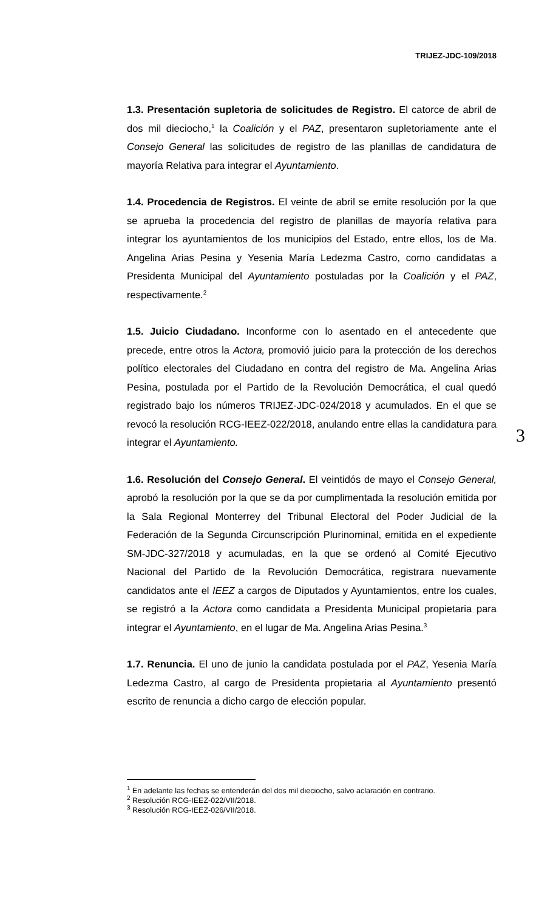TRIJEZ-JDC-109/2018
1.3. Presentación supletoria de solicitudes de Registro. El catorce de abril de dos mil dieciocho,<sup>1</sup> la Coalición y el PAZ, presentaron supletoriamente ante el Consejo General las solicitudes de registro de las planillas de candidatura de mayoría Relativa para integrar el Ayuntamiento.
1.4. Procedencia de Registros. El veinte de abril se emite resolución por la que se aprueba la procedencia del registro de planillas de mayoría relativa para integrar los ayuntamientos de los municipios del Estado, entre ellos, los de Ma. Angelina Arias Pesina y Yesenia María Ledezma Castro, como candidatas a Presidenta Municipal del Ayuntamiento postuladas por la Coalición y el PAZ, respectivamente.<sup>2</sup>
1.5. Juicio Ciudadano. Inconforme con lo asentado en el antecedente que precede, entre otros la Actora, promovió juicio para la protección de los derechos político electorales del Ciudadano en contra del registro de Ma. Angelina Arias Pesina, postulada por el Partido de la Revolución Democrática, el cual quedó registrado bajo los números TRIJEZ-JDC-024/2018 y acumulados. En el que se revocó la resolución RCG-IEEZ-022/2018, anulando entre ellas la candidatura para integrar el Ayuntamiento.
1.6. Resolución del Consejo General. El veintidós de mayo el Consejo General, aprobó la resolución por la que se da por cumplimentada la resolución emitida por la Sala Regional Monterrey del Tribunal Electoral del Poder Judicial de la Federación de la Segunda Circunscripción Plurinominal, emitida en el expediente SM-JDC-327/2018 y acumuladas, en la que se ordenó al Comité Ejecutivo Nacional del Partido de la Revolución Democrática, registrara nuevamente candidatos ante el IEEZ a cargos de Diputados y Ayuntamientos, entre los cuales, se registró a la Actora como candidata a Presidenta Municipal propietaria para integrar el Ayuntamiento, en el lugar de Ma. Angelina Arias Pesina.<sup>3</sup>
1.7. Renuncia. El uno de junio la candidata postulada por el PAZ, Yesenia María Ledezma Castro, al cargo de Presidenta propietaria al Ayuntamiento presentó escrito de renuncia a dicho cargo de elección popular.
3
<sup>1</sup> En adelante las fechas se entenderán del dos mil dieciocho, salvo aclaración en contrario.
<sup>2</sup> Resolución RCG-IEEZ-022/VII/2018.
<sup>3</sup> Resolución RCG-IEEZ-026/VII/2018.